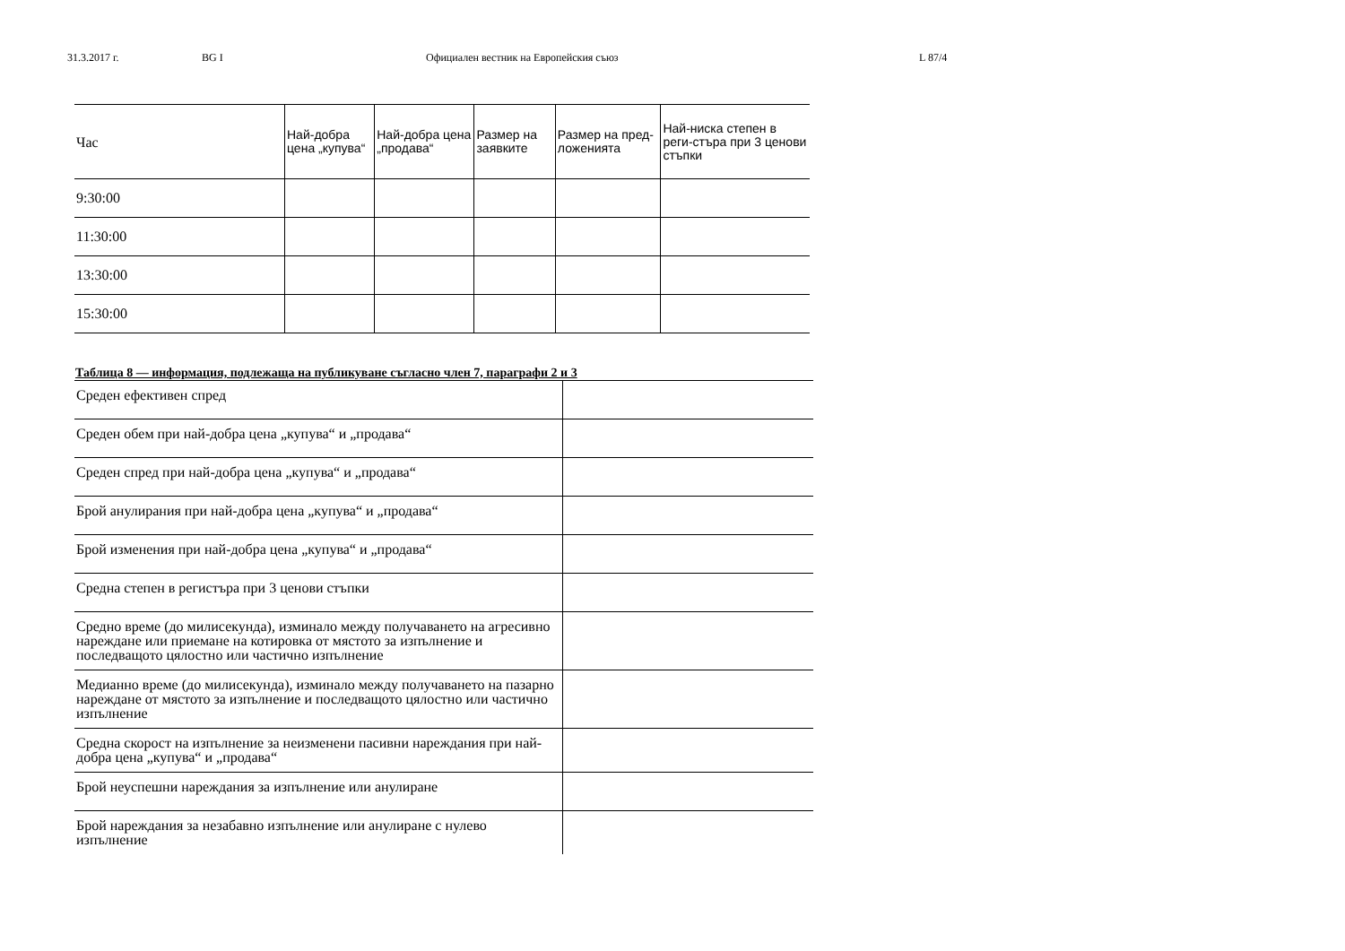31.3.2017 г. BG I Официален вестник на Европейския съюз L 87/4
| Час | Най-добра цена „купува“ | Най-добра цена „продава“ | Размер на заявките | Размер на пред-ложенията | Най-ниска степен в реги-стъра при 3 ценови стъпки |
| --- | --- | --- | --- | --- | --- |
| 9:30:00 | | | | | |
| 11:30:00 | | | | | |
| 13:30:00 | | | | | |
| 15:30:00 | | | | | |
Таблица 8 — информация, подлежаща на публикуване съгласно член 7, параграфи 2 и 3
| Среден ефективен спред | |
| Среден обем при най-добра цена „купува“ и „продава“ | |
| Среден спред при най-добра цена „купува“ и „продава“ | |
| Брой анулирания при най-добра цена „купува“ и „продава“ | |
| Брой изменения при най-добра цена „купува“ и „продава“ | |
| Средна степен в регистъра при 3 ценови стъпки | |
| Средно време (до милисекунда), изминало между получаването на агресивно нареждане или приемане на котировка от мястото за изпълнение и последващото цялостно или частично изпълнение | |
| Медианно време (до милисекунда), изминало между получаването на пазарно нареждане от мястото за изпълнение и последващото цялостно или частично изпълнение | |
| Средна скорост на изпълнение за неизменени пасивни нареждания при най-добра цена „купува“ и „продава“ | |
| Брой неуспешни нареждания за изпълнение или анулиране | |
| Брой нареждания за незабавно изпълнение или анулиране с нулево изпълнение | |